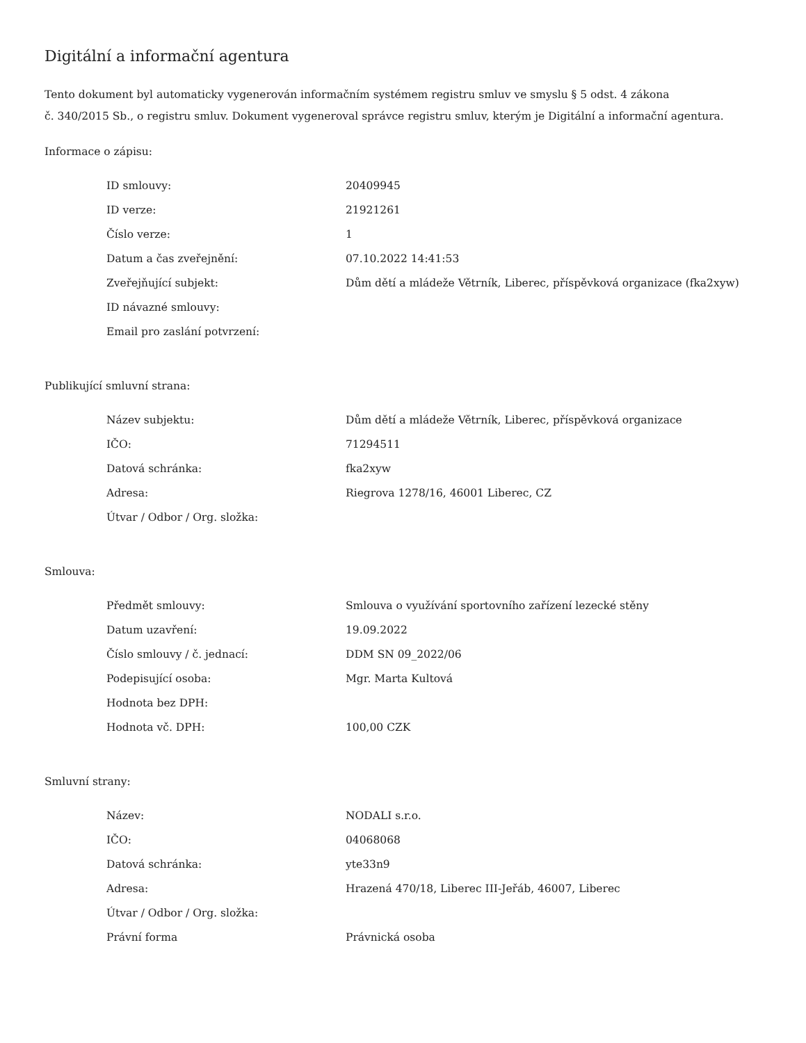Digitální a informační agentura
Tento dokument byl automaticky vygenerován informačním systémem registru smluv ve smyslu § 5 odst. 4 zákona
č. 340/2015 Sb., o registru smluv. Dokument vygeneroval správce registru smluv, kterým je Digitální a informační agentura.
Informace o zápisu:
| ID smlouvy: | 20409945 |
| ID verze: | 21921261 |
| Číslo verze: | 1 |
| Datum a čas zveřejnění: | 07.10.2022 14:41:53 |
| Zveřejňující subjekt: | Dům dětí a mládeže Větrník, Liberec, příspěvková organizace (fka2xyw) |
| ID návazné smlouvy: | |
| Email pro zaslání potvrzení: | |
Publikující smluvní strana:
| Název subjektu: | Dům dětí a mládeže Větrník, Liberec, příspěvková organizace |
| IČO: | 71294511 |
| Datová schránka: | fka2xyw |
| Adresa: | Riegrova 1278/16, 46001 Liberec, CZ |
| Útvar / Odbor / Org. složka: | |
Smlouva:
| Předmět smlouvy: | Smlouva o využívání sportovního zařízení lezecké stěny |
| Datum uzavření: | 19.09.2022 |
| Číslo smlouvy / č. jednací: | DDM SN 09_2022/06 |
| Podepisující osoba: | Mgr. Marta Kultová |
| Hodnota bez DPH: | |
| Hodnota vč. DPH: | 100,00 CZK |
Smluvní strany:
| Název: | NODALI s.r.o. |
| IČO: | 04068068 |
| Datová schránka: | yte33n9 |
| Adresa: | Hrazená 470/18, Liberec III-Jeřáb, 46007, Liberec |
| Útvar / Odbor / Org. složka: | |
| Právní forma | Právnická osoba |